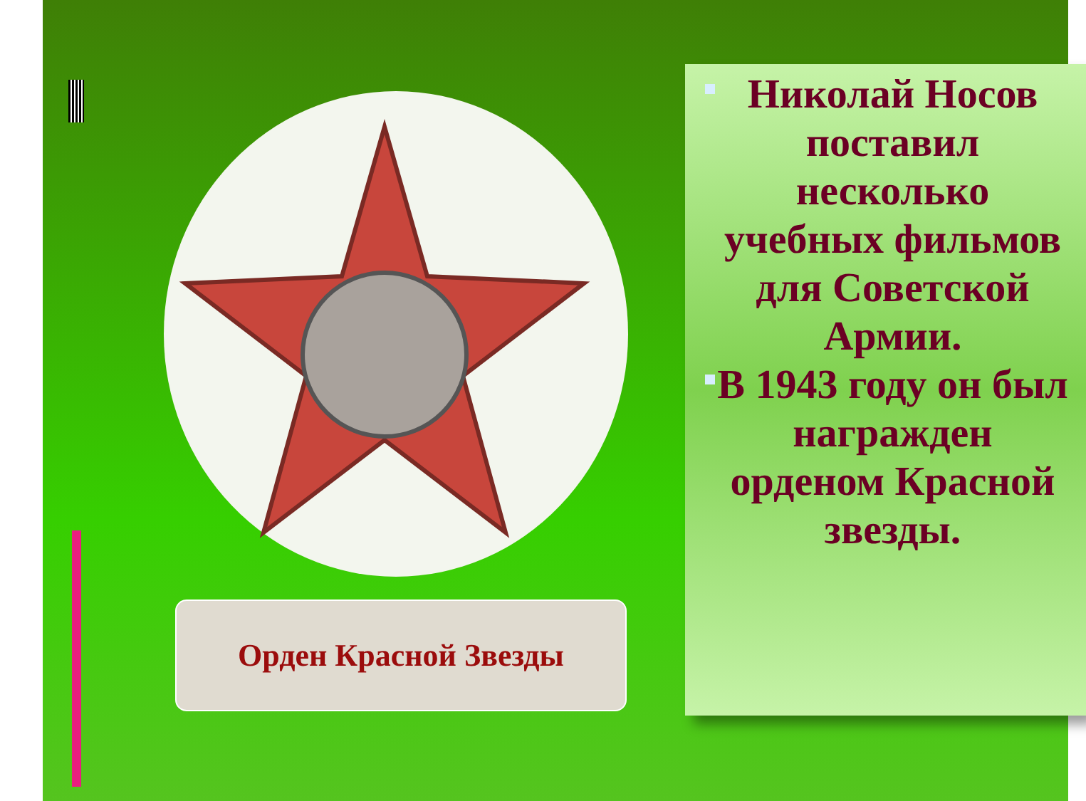Орден Красной Звезды
Николай Носов поставил несколько учебных фильмов для Советской Армии.
В 1943 году он был награжден орденом Красной звезды.